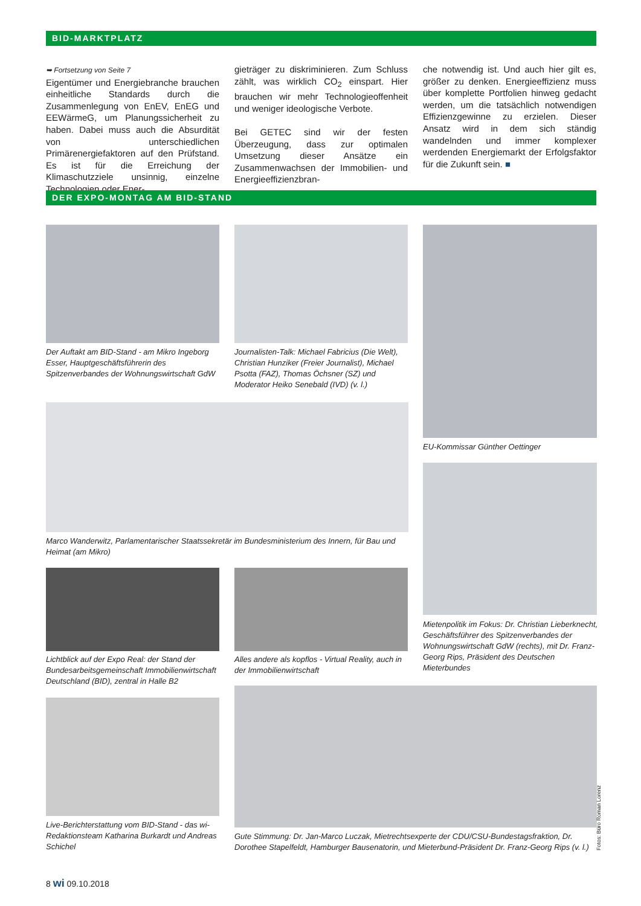BID-MARKTPLATZ
➥ Fortsetzung von Seite 7
Eigentümer und Energiebranche brauchen einheitliche Standards durch die Zusammenlegung von EnEV, EnEG und EEWärmeG, um Planungssicherheit zu haben. Dabei muss auch die Absurdität von unterschiedlichen Primärenergiefaktoren auf den Prüfstand. Es ist für die Erreichung der Klimaschutzziele unsinnig, einzelne Technologien oder Ener-
gieträger zu diskriminieren. Zum Schluss zählt, was wirklich CO<sub>2</sub> einspart. Hier brauchen wir mehr Technologieoffenheit und weniger ideologische Verbote.
Bei GETEC sind wir der festen Überzeugung, dass zur optimalen Umsetzung dieser Ansätze ein Zusammenwachsen der Immobilien- und Energieeffizienzbran-
che notwendig ist. Und auch hier gilt es, größer zu denken. Energieeffizienz muss über komplette Portfolien hinweg gedacht werden, um die tatsächlich notwendigen Effizienzgewinne zu erzielen. Dieser Ansatz wird in dem sich ständig wandelnden und immer komplexer werdenden Energiemarkt der Erfolgsfaktor für die Zukunft sein. ■
DER EXPO-MONTAG AM BID-STAND
Der Auftakt am BID-Stand - am Mikro Ingeborg Esser, Hauptgeschäftsführerin des Spitzenverbandes der Wohnungswirtschaft GdW
Journalisten-Talk: Michael Fabricius (Die Welt), Christian Hunziker (Freier Journalist), Michael Psotta (FAZ), Thomas Öchsner (SZ) und Moderator Heiko Senebald (IVD) (v. l.)
EU-Kommissar Günther Oettinger
Marco Wanderwitz, Parlamentarischer Staatssekretär im Bundesministerium des Innern, für Bau und Heimat (am Mikro)
Mietenpolitik im Fokus: Dr. Christian Lieberknecht, Geschäftsführer des Spitzenverbandes der Wohnungswirtschaft GdW (rechts), mit Dr. Franz-Georg Rips, Präsident des Deutschen Mieterbundes
Lichtblick auf der Expo Real: der Stand der Bundesarbeitsgemeinschaft Immobilienwirtschaft Deutschland (BID), zentral in Halle B2
Alles andere als kopflos - Virtual Reality, auch in der Immobilienwirtschaft
Live-Berichterstattung vom BID-Stand - das wi-Redaktionsteam Katharina Burkardt und Andreas Schichel
Gute Stimmung: Dr. Jan-Marco Luczak, Mietrechtsexperte der CDU/CSU-Bundestagsfraktion, Dr. Dorothee Stapelfeldt, Hamburger Bausenatorin, und Mieterbund-Präsident Dr. Franz-Georg Rips (v. l.)
Fotos: Büro Roman Lorenz
8 wi 09.10.2018